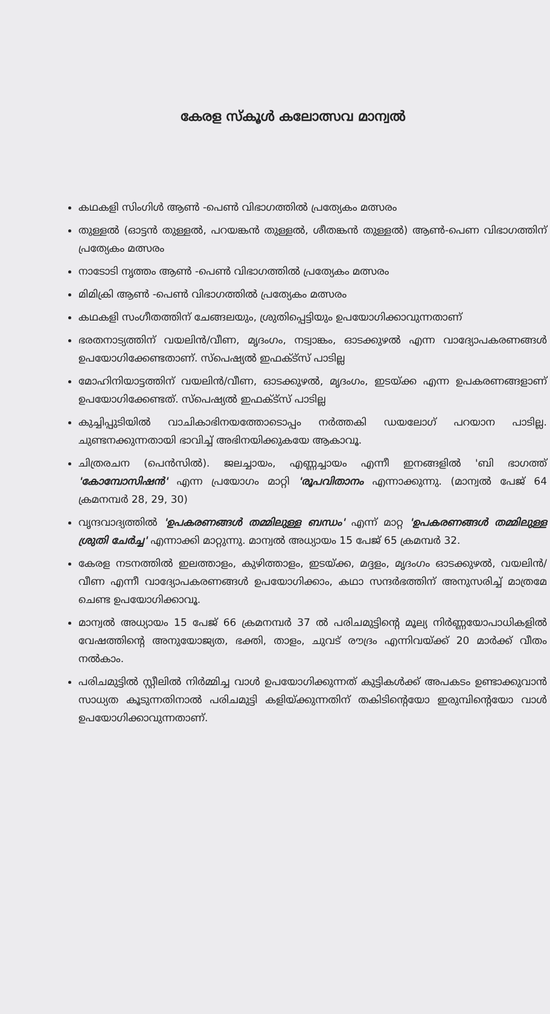കേരള സ്കൂൾ കലോത്സവ മാന്വൽ
കഥകളി സിംഗിൾ ആൺ -പെൺ വിഭാഗത്തിൽ പ്രത്യേകം മത്സരം
തുള്ളൽ (ഓട്ടൻ തുള്ളൽ, പറയങ്കൻ തുള്ളൽ, ശീതങ്കൻ തുള്ളൽ) ആൺ-പെണ വിഭാഗത്തിന് പ്രത്യേകം മത്സരം
നാടോടി നൃത്തം ആൺ -പെൺ വിഭാഗത്തിൽ പ്രത്യേകം മത്സരം
മിമിക്രി ആൺ -പെൺ വിഭാഗത്തിൽ പ്രത്യേകം മത്സരം
കഥകളി സംഗീതത്തിന് ചേങ്ങലയും, ശ്രുതിപ്പെട്ടിയും ഉപയോഗിക്കാവുന്നതാണ്
ഭരതനാട്യത്തിന് വയലിൻ/വീണ, മൃദംഗം, നട്വാങ്കം, ഓടക്കുഴൽ എന്ന വാദ്യോപകരണങ്ങൾ ഉപയോഗിക്കേണ്ടതാണ്. സ്പെഷ്യൽ ഇഫക്ട്സ് പാടില്ല
മോഹിനിയാട്ടത്തിന് വയലിൻ/വീണ, ഓടക്കുഴൽ, മൃദംഗം, ഇടയ്ക്ക എന്ന ഉപകരണങ്ങളാണ് ഉപയോഗിക്കേണ്ടത്. സ്പെഷ്യൽ ഇഫക്ട്സ് പാടില്ല
കുച്ചിപ്പുടിയിൽ വാചികാഭിനയത്തോടൊപ്പം നർത്തകി ഡയലോഗ് പറയാന പാടില്ല. ചുണ്ടനക്കുന്നതായി ഭാവിച്ച് അഭിനയിക്കുകയേ ആകാവൂ.
ചിത്രരചന (പെൻസിൽ). ജലച്ചായം, എണ്ണച്ചായം എന്നീ ഇനങ്ങളിൽ 'ബി ഭാഗത്ത് 'കോമ്പോസിഷൻ' എന്ന പ്രയോഗം മാറ്റി 'രൂപവിതാനം എന്നാക്കുന്നു. (മാന്വൽ പേജ് 64 ക്രമനമ്പർ 28, 29, 30)
വൃന്ദവാദ്യത്തിൽ 'ഉപകരണങ്ങൾ തമ്മിലുള്ള ബന്ധം' എന്ന് മാറ്റ 'ഉപകരണങ്ങൾ തമ്മിലുള്ള ശ്രുതി ചേർച്ച' എന്നാക്കി മാറ്റുന്നു. മാന്വൽ അധ്യായം 15 പേജ് 65 ക്രമമ്പർ 32.
കേരള നടനത്തിൽ ഇലത്താളം, കുഴിത്താളം, ഇടയ്ക്ക, മദ്ദളം, മൃദംഗം ഓടക്കുഴൽ, വയലിൻ/വീണ എന്നീ വാദ്യോപകരണങ്ങൾ ഉപയോഗിക്കാം, കഥാ സന്ദർഭത്തിന് അനുസരിച്ച് മാത്രമേ ചെണ്ട ഉപയോഗിക്കാവൂ.
മാന്വൽ അധ്യായം 15 പേജ് 66 ക്രമനമ്പർ 37 ൽ പരിചമുട്ടിന്റെ മൂല്യ നിർണ്ണയോപാധികളിൽ വേഷത്തിന്റെ അനുയോജ്യത, ഭക്തി, താളം, ചുവട് രൗദ്രം എന്നിവയ്ക്ക് 20 മാർക്ക് വീതം നൽകാം.
പരിചമുട്ടിൽ സ്റ്റീലിൽ നിർമ്മിച്ച വാൾ ഉപയോഗിക്കുന്നത് കുട്ടികൾക്ക് അപകടം ഉണ്ടാക്കുവാൻ സാധ്യത കൂടുന്നതിനാൽ പരിചമുട്ടി കളിയ്ക്കുന്നതിന് തകിടിന്റെയോ ഇരുമ്പിന്റെയോ വാൾ ഉപയോഗിക്കാവുന്നതാണ്.